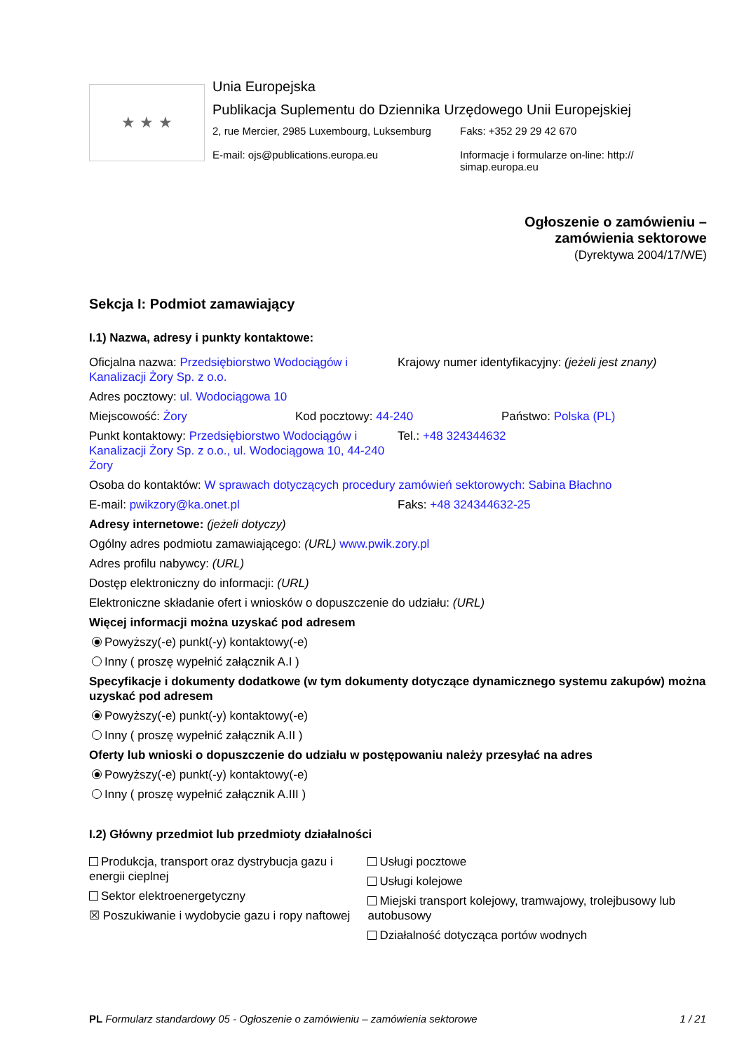★ ★ ★
Unia Europejska
Publikacja Suplementu do Dziennika Urzędowego Unii Europejskiej
2, rue Mercier, 2985 Luxembourg, Luksemburg
E-mail: ojs@publications.europa.eu
Faks: +352 29 29 42 670
Informacje i formularze on-line: http://
simap.europa.eu
Ogłoszenie o zamówieniu –
zamówienia sektorowe
(Dyrektywa 2004/17/WE)
Sekcja I: Podmiot zamawiający
I.1) Nazwa, adresy i punkty kontaktowe:
Oficjalna nazwa: Przedsiębiorstwo Wodociągów i Kanalizacji Żory Sp. z o.o.
Krajowy numer identyfikacyjny: (jeżeli jest znany)
Adres pocztowy: ul. Wodociągowa 10
Miejscowość: Żory Kod pocztowy: 44-240 Państwo: Polska (PL)
Punkt kontaktowy: Przedsiębiorstwo Wodociągów i Kanalizacji Żory Sp. z o.o., ul. Wodociągowa 10, 44-240 Żory
Tel.: +48 324344632
Osoba do kontaktów: W sprawach dotyczących procedury zamówień sektorowych: Sabina Błachno
E-mail: pwikzory@ka.onet.pl Faks: +48 324344632-25
Adresy internetowe: (jeżeli dotyczy)
Ogólny adres podmiotu zamawiającego: (URL) www.pwik.zory.pl
Adres profilu nabywcy: (URL)
Dostęp elektroniczny do informacji: (URL)
Elektroniczne składanie ofert i wniosków o dopuszczenie do udziału: (URL)
Więcej informacji można uzyskać pod adresem
Powyższy(-e) punkt(-y) kontaktowy(-e)
Inny ( proszę wypełnić załącznik A.I )
Specyfikacje i dokumenty dodatkowe (w tym dokumenty dotyczące dynamicznego systemu zakupów) można uzyskać pod adresem
Powyższy(-e) punkt(-y) kontaktowy(-e)
Inny ( proszę wypełnić załącznik A.II )
Oferty lub wnioski o dopuszczenie do udziału w postępowaniu należy przesyłać na adres
Powyższy(-e) punkt(-y) kontaktowy(-e)
Inny ( proszę wypełnić załącznik A.III )
I.2) Główny przedmiot lub przedmioty działalności
Produkcja, transport oraz dystrybucja gazu i energii cieplnej
Sektor elektroenergetyczny
☒ Poszukiwanie i wydobycie gazu i ropy naftowej
Usługi pocztowe
Usługi kolejowe
Miejski transport kolejowy, tramwajowy, trolejbusowy lub autobusowy
Działalność dotycząca portów wodnych
PL Formularz standardowy 05 - Ogłoszenie o zamówieniu – zamówienia sektorowe 1 / 21